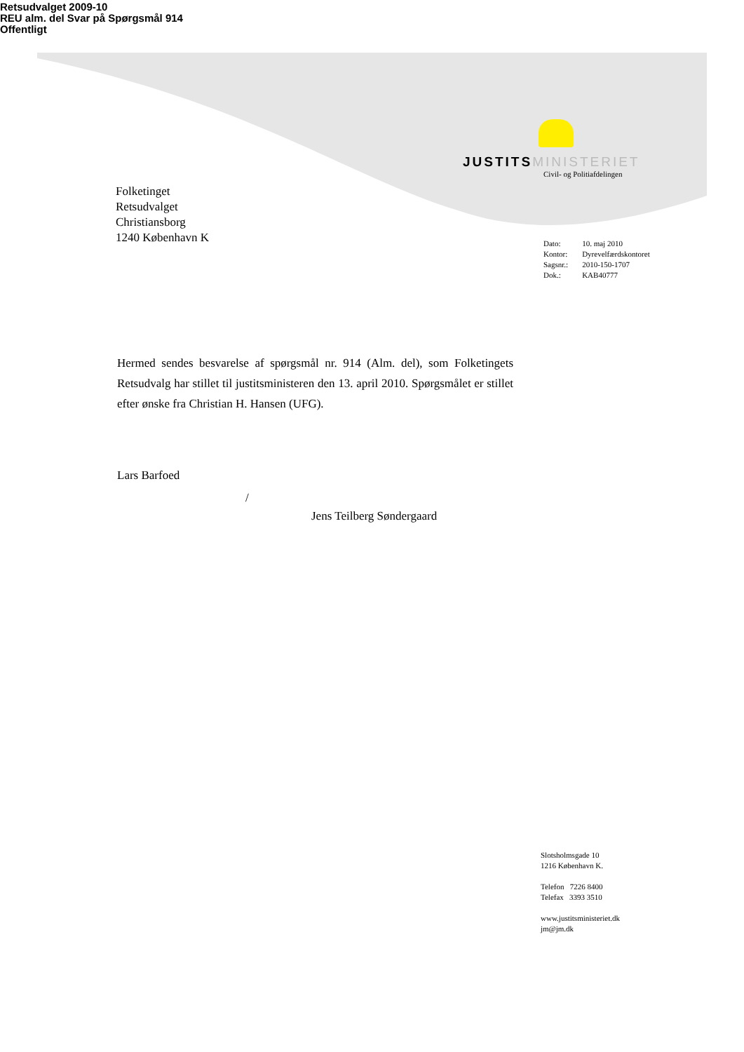Retsudvalget 2009-10
REU alm. del Svar på Spørgsmål 914
Offentligt
JUSTITS MINISTERIET
Civil- og Politiafdelingen
Folketinget
Retsudvalget
Christiansborg
1240 København K
| Dato: | 10. maj 2010 |
| Kontor: | Dyrevelfærdskontoret |
| Sagsnr.: | 2010-150-1707 |
| Dok.: | KAB40777 |
Hermed sendes besvarelse af spørgsmål nr. 914 (Alm. del), som Folketingets Retsudvalg har stillet til justitsministeren den 13. april 2010. Spørgsmålet er stillet efter ønske fra Christian H. Hansen (UFG).
Lars Barfoed
/
Jens Teilberg Søndergaard
Slotsholmsgade 10
1216 København K.
Telefon 7226 8400
Telefax 3393 3510
www.justitsministeriet.dk
jm@jm.dk